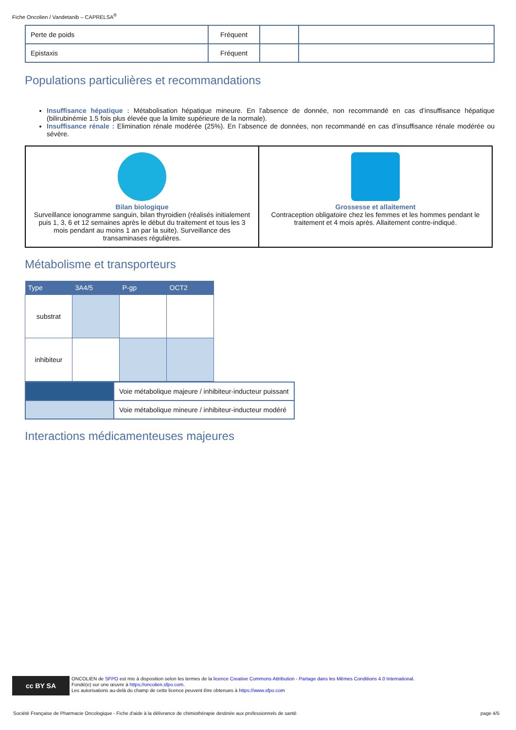Fiche Oncolien / Vandetanib – CAPRELSA<sup>®</sup>
| Perte de poids | Fréquent | | |
| Epistaxis | Fréquent | | |
Populations particulières et recommandations
Insuffisance hépatique : Métabolisation hépatique mineure. En l’absence de donnée, non recommandé en cas d’insuffisance hépatique (bilirubinémie 1.5 fois plus élevée que la limite supérieure de la normale).
Insuffisance rénale : Elimination rénale modérée (25%). En l’absence de données, non recommandé en cas d’insuffisance rénale modérée ou sévère.
| Bilan biologique Surveillance ionogramme sanguin, bilan thyroidien (réalisés initialement puis 1, 3, 6 et 12 semaines après le début du traitement et tous les 3 mois pendant au moins 1 an par la suite). Surveillance des transaminases régulières. | Grossesse et allaitement Contraception obligatoire chez les femmes et les hommes pendant le traitement et 4 mois après. Allaitement contre-indiqué. |
Métabolisme et transporteurs
| Type | 3A4/5 | P-gp | OCT2 |
| --- | --- | --- | --- |
| substrat | | | |
| inhibiteur | | | |
| | Voie métabolique majeure / inhibiteur-inducteur puissant |
| | Voie métabolique mineure / inhibiteur-inducteur modéré |
Interactions médicamenteuses majeures
cc BY SA
ONCOLIEN de SFPO est mis à disposition selon les termes de la licence Creative Commons Attribution - Partage dans les Mêmes Conditions 4.0 International.
Fondé(e) sur une œuvre à https://oncolien.sfpo.com.
Les autorisations au-delà du champ de cette licence peuvent être obtenues à https://www.sfpo.com
Société Française de Pharmacie Oncologique - Fiche d'aide à la délivrance de chimiothérapie destinée aux professionnels de santé page 4/5